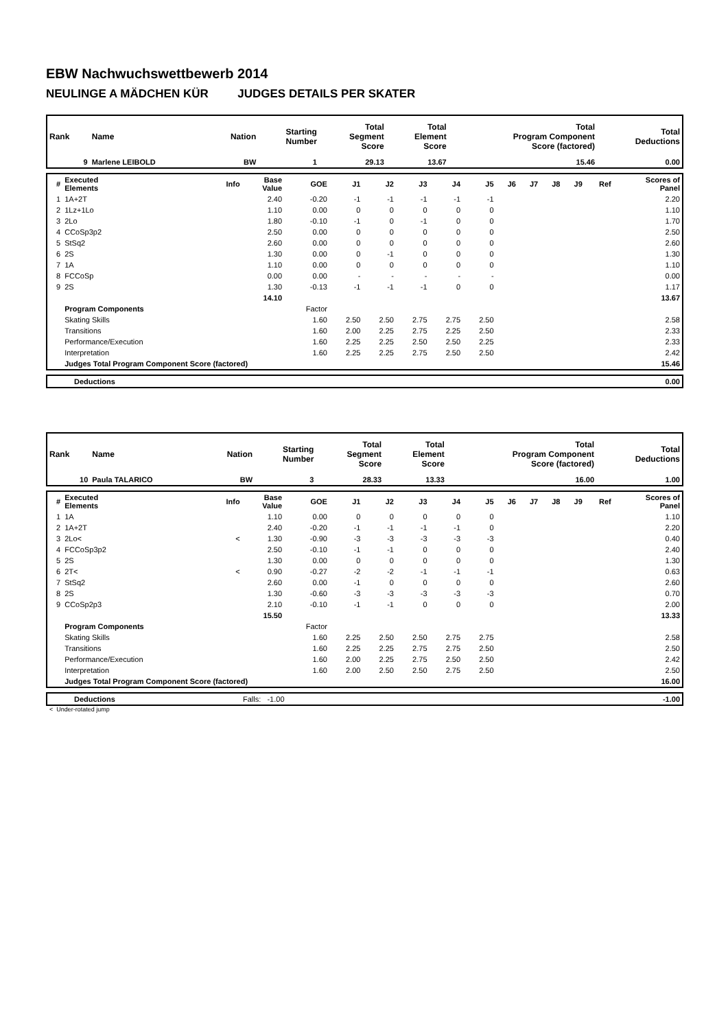EBW Nachwuchswettbewerb 2014
NEULINGE A MÄDCHEN KÜR JUDGES DETAILS PER SKATER
| Rank | Name | Nation | Starting Number | Total Segment Score | Total Element Score | Total Program Component Score (factored) | Total Deductions |
| --- | --- | --- | --- | --- | --- | --- | --- |
| 9 | Marlene LEIBOLD | BW | 1 | 29.13 | 13.67 | 15.46 | 0.00 |
| # | Executed Elements | Info | Base Value | GOE | J1 | J2 | J3 | J4 | J5 | J6 | J7 | J8 | J9 | Ref | Scores of Panel |
| --- | --- | --- | --- | --- | --- | --- | --- | --- | --- | --- | --- | --- | --- | --- | --- |
| 1 | 1A+2T | | 2.40 | -0.20 | -1 | -1 | -1 | -1 | -1 | | | | | | 2.20 |
| 2 | 1Lz+1Lo | | 1.10 | 0.00 | 0 | 0 | 0 | 0 | 0 | | | | | | 1.10 |
| 3 | 2Lo | | 1.80 | -0.10 | -1 | 0 | -1 | 0 | 0 | | | | | | 1.70 |
| 4 | CCoSp3p2 | | 2.50 | 0.00 | 0 | 0 | 0 | 0 | 0 | | | | | | 2.50 |
| 5 | StSq2 | | 2.60 | 0.00 | 0 | 0 | 0 | 0 | 0 | | | | | | 2.60 |
| 6 | 2S | | 1.30 | 0.00 | 0 | -1 | 0 | 0 | 0 | | | | | | 1.30 |
| 7 | 1A | | 1.10 | 0.00 | 0 | 0 | 0 | 0 | 0 | | | | | | 1.10 |
| 8 | FCCoSp | | 0.00 | 0.00 | - | - | - | - | - | | | | | | 0.00 |
| 9 | 2S | | 1.30 | -0.13 | -1 | -1 | -1 | 0 | 0 | | | | | | 1.17 |
| | | | 14.10 | | | | | | | | | | | | 13.67 |
| | Program Components | | | Factor | | | | | | | | | | | |
| | Skating Skills | | | 1.60 | 2.50 | 2.50 | 2.75 | 2.75 | 2.50 | | | | | | 2.58 |
| | Transitions | | | 1.60 | 2.00 | 2.25 | 2.75 | 2.25 | 2.50 | | | | | | 2.33 |
| | Performance/Execution | | | 1.60 | 2.25 | 2.25 | 2.50 | 2.50 | 2.25 | | | | | | 2.33 |
| | Interpretation | | | 1.60 | 2.25 | 2.25 | 2.75 | 2.50 | 2.50 | | | | | | 2.42 |
| | Judges Total Program Component Score (factored) | | | | | | | | | | | | | | 15.46 |
| | Deductions | 0.00 |
| Rank | Name | Nation | Starting Number | Total Segment Score | Total Element Score | Total Program Component Score (factored) | Total Deductions |
| --- | --- | --- | --- | --- | --- | --- | --- |
| 10 | Paula TALARICO | BW | 3 | 28.33 | 13.33 | 16.00 | 1.00 |
| # | Executed Elements | Info | Base Value | GOE | J1 | J2 | J3 | J4 | J5 | J6 | J7 | J8 | J9 | Ref | Scores of Panel |
| --- | --- | --- | --- | --- | --- | --- | --- | --- | --- | --- | --- | --- | --- | --- | --- |
| 1 | 1A | | 1.10 | 0.00 | 0 | 0 | 0 | 0 | 0 | | | | | | 1.10 |
| 2 | 1A+2T | | 2.40 | -0.20 | -1 | -1 | -1 | -1 | 0 | | | | | | 2.20 |
| 3 | 2Lo< | < | 1.30 | -0.90 | -3 | -3 | -3 | -3 | -3 | | | | | | 0.40 |
| 4 | FCCoSp3p2 | | 2.50 | -0.10 | -1 | -1 | 0 | 0 | 0 | | | | | | 2.40 |
| 5 | 2S | | 1.30 | 0.00 | 0 | 0 | 0 | 0 | 0 | | | | | | 1.30 |
| 6 | 2T< | < | 0.90 | -0.27 | -2 | -2 | -1 | -1 | -1 | | | | | | 0.63 |
| 7 | StSq2 | | 2.60 | 0.00 | -1 | 0 | 0 | 0 | 0 | | | | | | 2.60 |
| 8 | 2S | | 1.30 | -0.60 | -3 | -3 | -3 | -3 | -3 | | | | | | 0.70 |
| 9 | CCoSp2p3 | | 2.10 | -0.10 | -1 | -1 | 0 | 0 | 0 | | | | | | 2.00 |
| | | | 15.50 | | | | | | | | | | | | 13.33 |
| | Program Components | | | Factor | | | | | | | | | | | |
| | Skating Skills | | | 1.60 | 2.25 | 2.50 | 2.50 | 2.75 | 2.75 | | | | | | 2.58 |
| | Transitions | | | 1.60 | 2.25 | 2.25 | 2.75 | 2.75 | 2.50 | | | | | | 2.50 |
| | Performance/Execution | | | 1.60 | 2.00 | 2.25 | 2.75 | 2.50 | 2.50 | | | | | | 2.42 |
| | Interpretation | | | 1.60 | 2.00 | 2.50 | 2.50 | 2.75 | 2.50 | | | | | | 2.50 |
| | Judges Total Program Component Score (factored) | | | | | | | | | | | | | | 16.00 |
| | Deductions | Falls: -1.00 | -1.00 |
< Under-rotated jump